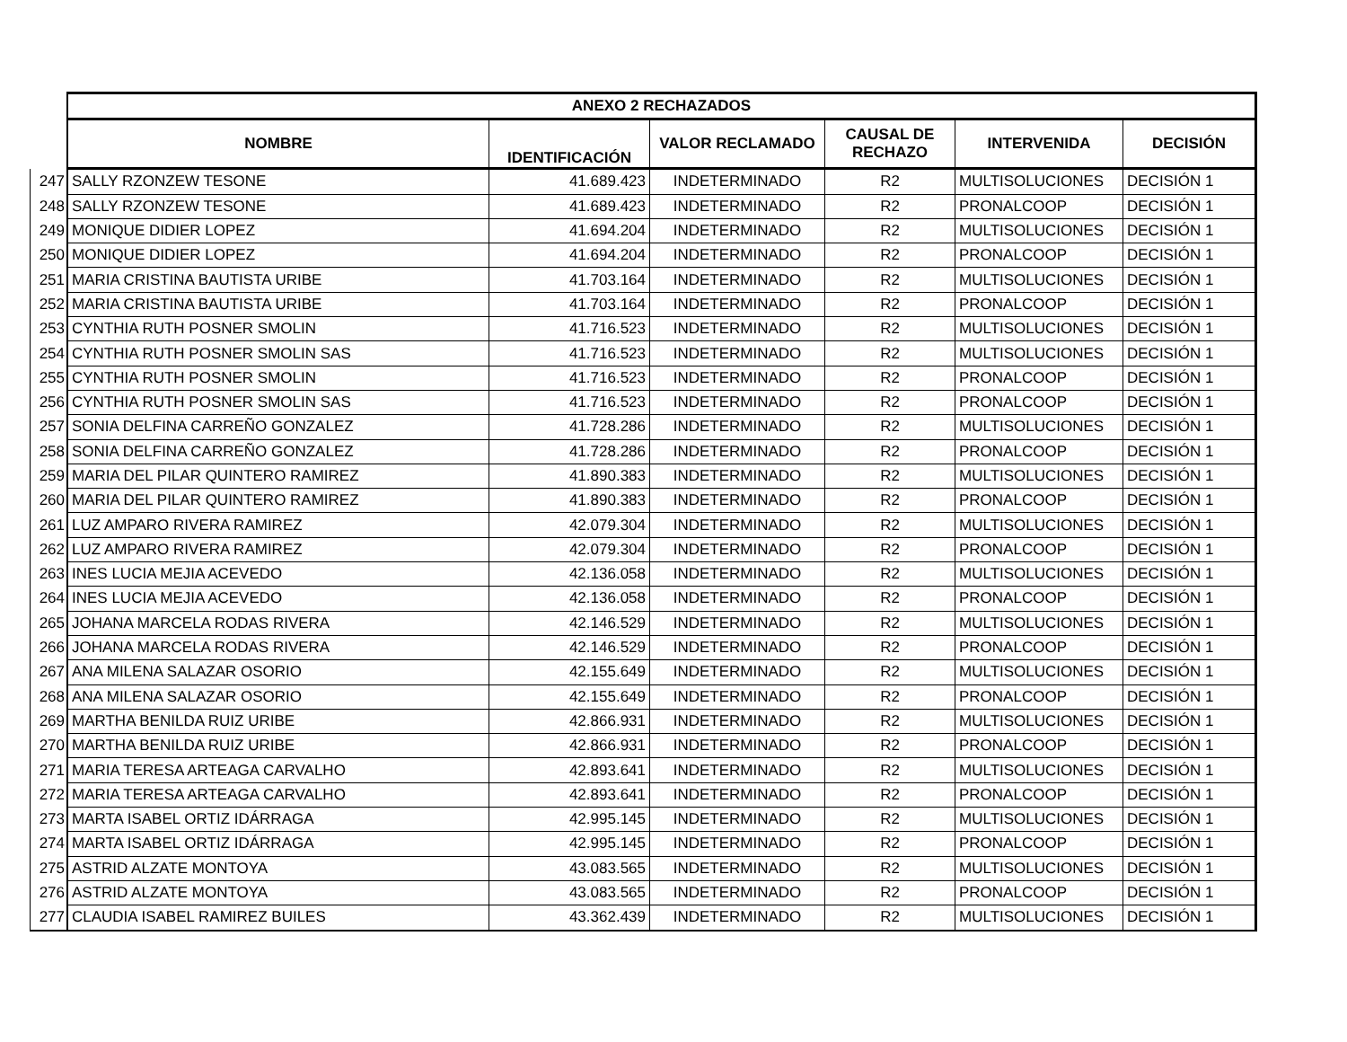| | ANEXO 2 RECHAZADOS | | | | | |
| --- | --- | --- | --- | --- | --- | --- |
| | NOMBRE | IDENTIFICACIÓN | VALOR RECLAMADO | CAUSAL DE RECHAZO | INTERVENIDA | DECISIÓN |
| 247 | SALLY RZONZEW TESONE | 41.689.423 | INDETERMINADO | R2 | MULTISOLUCIONES | DECISIÓN 1 |
| 248 | SALLY RZONZEW TESONE | 41.689.423 | INDETERMINADO | R2 | PRONALCOOP | DECISIÓN 1 |
| 249 | MONIQUE DIDIER LOPEZ | 41.694.204 | INDETERMINADO | R2 | MULTISOLUCIONES | DECISIÓN 1 |
| 250 | MONIQUE DIDIER LOPEZ | 41.694.204 | INDETERMINADO | R2 | PRONALCOOP | DECISIÓN 1 |
| 251 | MARIA CRISTINA BAUTISTA URIBE | 41.703.164 | INDETERMINADO | R2 | MULTISOLUCIONES | DECISIÓN 1 |
| 252 | MARIA CRISTINA BAUTISTA URIBE | 41.703.164 | INDETERMINADO | R2 | PRONALCOOP | DECISIÓN 1 |
| 253 | CYNTHIA RUTH POSNER SMOLIN | 41.716.523 | INDETERMINADO | R2 | MULTISOLUCIONES | DECISIÓN 1 |
| 254 | CYNTHIA RUTH POSNER SMOLIN SAS | 41.716.523 | INDETERMINADO | R2 | MULTISOLUCIONES | DECISIÓN 1 |
| 255 | CYNTHIA RUTH POSNER SMOLIN | 41.716.523 | INDETERMINADO | R2 | PRONALCOOP | DECISIÓN 1 |
| 256 | CYNTHIA RUTH POSNER SMOLIN SAS | 41.716.523 | INDETERMINADO | R2 | PRONALCOOP | DECISIÓN 1 |
| 257 | SONIA DELFINA CARREÑO GONZALEZ | 41.728.286 | INDETERMINADO | R2 | MULTISOLUCIONES | DECISIÓN 1 |
| 258 | SONIA DELFINA CARREÑO GONZALEZ | 41.728.286 | INDETERMINADO | R2 | PRONALCOOP | DECISIÓN 1 |
| 259 | MARIA DEL PILAR QUINTERO RAMIREZ | 41.890.383 | INDETERMINADO | R2 | MULTISOLUCIONES | DECISIÓN 1 |
| 260 | MARIA DEL PILAR QUINTERO RAMIREZ | 41.890.383 | INDETERMINADO | R2 | PRONALCOOP | DECISIÓN 1 |
| 261 | LUZ AMPARO RIVERA RAMIREZ | 42.079.304 | INDETERMINADO | R2 | MULTISOLUCIONES | DECISIÓN 1 |
| 262 | LUZ AMPARO RIVERA RAMIREZ | 42.079.304 | INDETERMINADO | R2 | PRONALCOOP | DECISIÓN 1 |
| 263 | INES LUCIA MEJIA ACEVEDO | 42.136.058 | INDETERMINADO | R2 | MULTISOLUCIONES | DECISIÓN 1 |
| 264 | INES LUCIA MEJIA ACEVEDO | 42.136.058 | INDETERMINADO | R2 | PRONALCOOP | DECISIÓN 1 |
| 265 | JOHANA MARCELA RODAS RIVERA | 42.146.529 | INDETERMINADO | R2 | MULTISOLUCIONES | DECISIÓN 1 |
| 266 | JOHANA MARCELA RODAS RIVERA | 42.146.529 | INDETERMINADO | R2 | PRONALCOOP | DECISIÓN 1 |
| 267 | ANA MILENA SALAZAR OSORIO | 42.155.649 | INDETERMINADO | R2 | MULTISOLUCIONES | DECISIÓN 1 |
| 268 | ANA MILENA SALAZAR OSORIO | 42.155.649 | INDETERMINADO | R2 | PRONALCOOP | DECISIÓN 1 |
| 269 | MARTHA BENILDA RUIZ URIBE | 42.866.931 | INDETERMINADO | R2 | MULTISOLUCIONES | DECISIÓN 1 |
| 270 | MARTHA BENILDA RUIZ URIBE | 42.866.931 | INDETERMINADO | R2 | PRONALCOOP | DECISIÓN 1 |
| 271 | MARIA TERESA ARTEAGA CARVALHO | 42.893.641 | INDETERMINADO | R2 | MULTISOLUCIONES | DECISIÓN 1 |
| 272 | MARIA TERESA ARTEAGA CARVALHO | 42.893.641 | INDETERMINADO | R2 | PRONALCOOP | DECISIÓN 1 |
| 273 | MARTA ISABEL ORTIZ IDÁRRAGA | 42.995.145 | INDETERMINADO | R2 | MULTISOLUCIONES | DECISIÓN 1 |
| 274 | MARTA ISABEL ORTIZ IDÁRRAGA | 42.995.145 | INDETERMINADO | R2 | PRONALCOOP | DECISIÓN 1 |
| 275 | ASTRID ALZATE MONTOYA | 43.083.565 | INDETERMINADO | R2 | MULTISOLUCIONES | DECISIÓN 1 |
| 276 | ASTRID ALZATE MONTOYA | 43.083.565 | INDETERMINADO | R2 | PRONALCOOP | DECISIÓN 1 |
| 277 | CLAUDIA ISABEL RAMIREZ BUILES | 43.362.439 | INDETERMINADO | R2 | MULTISOLUCIONES | DECISIÓN 1 |